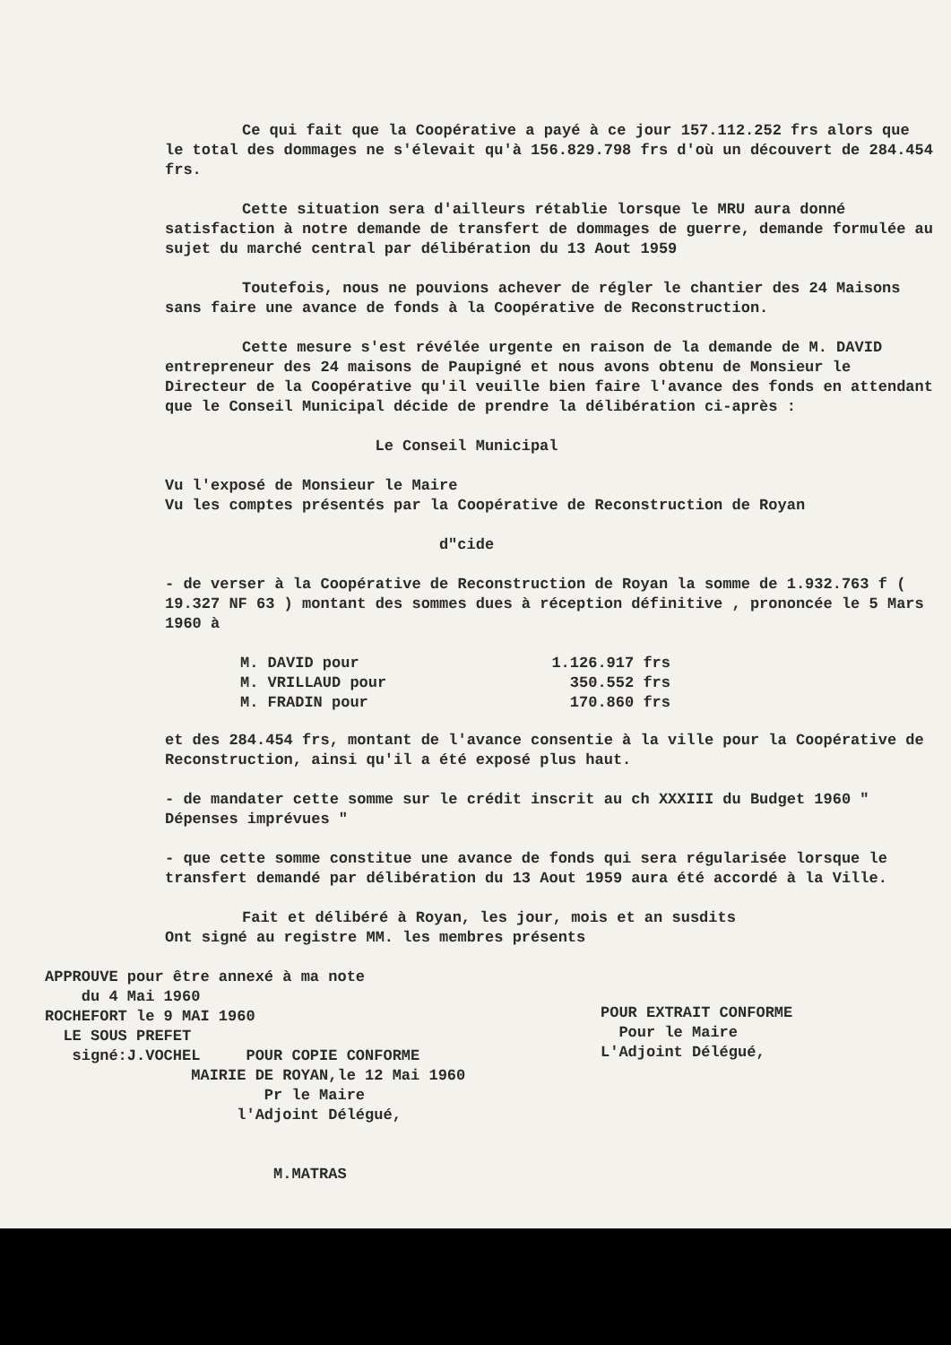Ce qui fait que la Coopérative a payé à ce jour 157.112.252 frs alors que le total des dommages ne s'élevait qu'à 156.829.798 frs d'où un découvert de 284.454 frs.
Cette situation sera d'ailleurs rétablie lorsque le MRU aura donné satisfaction à notre demande de transfert de dommages de guerre, demande formulée au sujet du marché central par délibération du 13 Aout 1959
Toutefois, nous ne pouvions achever de régler le chantier des 24 Maisons sans faire une avance de fonds à la Coopérative de Reconstruction.
Cette mesure s'est révélée urgente en raison de la demande de M. DAVID entrepreneur des 24 maisons de Paupigné et nous avons obtenu de Monsieur le Directeur de la Coopérative qu'il veuille bien faire l'avance des fonds en attendant que le Conseil Municipal décide de prendre la délibération ci-après :
Le Conseil Municipal
Vu l'exposé de Monsieur le Maire
Vu les comptes présentés par la Coopérative de Reconstruction de Royan
d"cide
- de verser à la Coopérative de Reconstruction de Royan la somme de 1.932.763 f ( 19.327 NF 63 ) montant des sommes dues à réception définitive , prononcée le 5 Mars 1960 à
| M. DAVID pour | 1.126.917 frs |
| M. VRILLAUD pour | 350.552 frs |
| M. FRADIN pour | 170.860 frs |
et des 284.454 frs, montant de l'avance consentie à la ville pour la Coopérative de Reconstruction, ainsi qu'il a été exposé plus haut.
- de mandater cette somme sur le crédit inscrit au ch XXXIII du Budget 1960 " Dépenses imprévues "
- que cette somme constitue une avance de fonds qui sera régularisée lorsque le transfert demandé par délibération du 13 Aout 1959 aura été accordé à la Ville.
Fait et délibéré à Royan, les jour, mois et an susdits
Ont signé au registre MM. les membres présents
APPROUVE pour être annexé à ma note
du 4 Mai 1960
ROCHEFORT le 9 MAI 1960
LE SOUS PREFET
signé:J.VOCHEL POUR COPIE CONFORME
MAIRIE DE ROYAN,le 12 Mai 1960
Pr le Maire
l'Adjoint Délégué,
M.MATRAS
POUR EXTRAIT CONFORME
Pour le Maire
L'Adjoint Délégué,